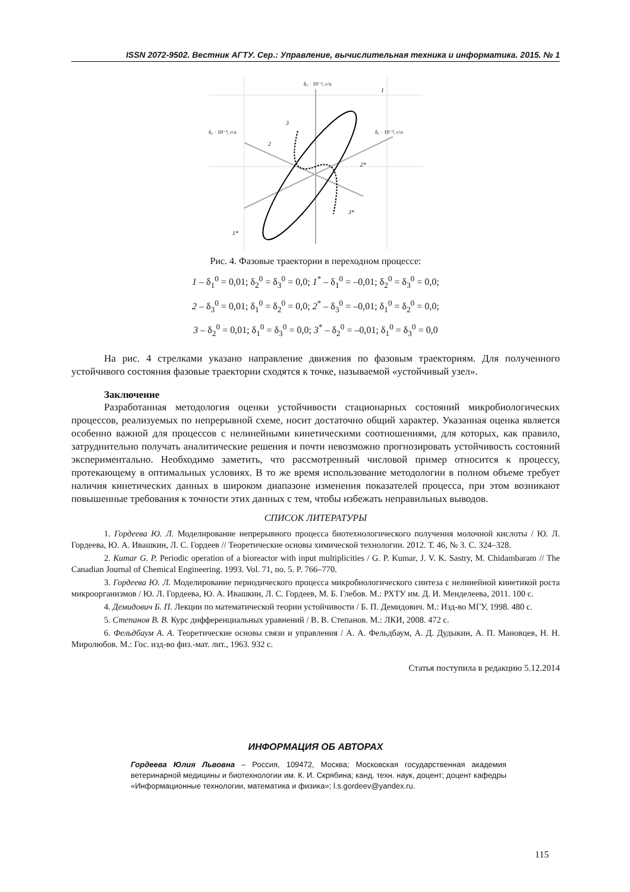ISSN 2072-9502. Вестник АГТУ. Сер.: Управление, вычислительная техника и информатика. 2015. № 1
δ₃ · 10⁻³, г/л
δ₂ · 10⁻³, г/л
δ₁ · 10⁻³, г/л
1
1*
3
3*
2
2*
Рис. 4. Фазовые траектории в переходном процессе:
1 – δ<sub>1</sub><sup>0</sup> = 0,01; δ<sub>2</sub><sup>0</sup> = δ<sub>3</sub><sup>0</sup> = 0,0; 1<sup>*</sup> – δ<sub>1</sub><sup>0</sup> = –0,01; δ<sub>2</sub><sup>0</sup> = δ<sub>3</sub><sup>0</sup> = 0,0;
2 – δ<sub>3</sub><sup>0</sup> = 0,01; δ<sub>1</sub><sup>0</sup> = δ<sub>2</sub><sup>0</sup> = 0,0; 2<sup>*</sup> – δ<sub>3</sub><sup>0</sup> = –0,01; δ<sub>1</sub><sup>0</sup> = δ<sub>2</sub><sup>0</sup> = 0,0;
3 – δ<sub>2</sub><sup>0</sup> = 0,01; δ<sub>1</sub><sup>0</sup> = δ<sub>3</sub><sup>0</sup> = 0,0; 3<sup>*</sup> – δ<sub>2</sub><sup>0</sup> = –0,01; δ<sub>1</sub><sup>0</sup> = δ<sub>3</sub><sup>0</sup> = 0,0
На рис. 4 стрелками указано направление движения по фазовым траекториям. Для полученного устойчивого состояния фазовые траектории сходятся к точке, называемой «устойчивый узел».
Заключение
Разработанная методология оценки устойчивости стационарных состояний микробиологических процессов, реализуемых по непрерывной схеме, носит достаточно общий характер. Указанная оценка является особенно важной для процессов с нелинейными кинетическими соотношениями, для которых, как правило, затруднительно получать аналитические решения и почти невозможно прогнозировать устойчивость состояний экспериментально. Необходимо заметить, что рассмотренный числовой пример относится к процессу, протекающему в оптимальных условиях. В то же время использование методологии в полном объеме требует наличия кинетических данных в широком диапазоне изменения показателей процесса, при этом возникают повышенные требования к точности этих данных с тем, чтобы избежать неправильных выводов.
СПИСОК ЛИТЕРАТУРЫ
1. Гордеева Ю. Л. Моделирование непрерывного процесса биотехнологического получения молочной кислоты / Ю. Л. Гордеева, Ю. А. Ивашкин, Л. С. Гордеев // Теоретические основы химической технологии. 2012. Т. 46, № 3. С. 324–328.
2. Kumar G. P. Periodic operation of a bioreactor with input multiplicities / G. P. Kumar, J. V. K. Sastry, M. Chidambaram // The Canadian Journal of Chemical Engineering. 1993. Vol. 71, no. 5. P. 766–770.
3. Гордеева Ю. Л. Моделирование периодического процесса микробиологического синтеза с нелинейной кинетикой роста микроорганизмов / Ю. Л. Гордеева, Ю. А. Ивашкин, Л. С. Гордеев, М. Б. Глебов. М.: РХТУ им. Д. И. Менделеева, 2011. 100 с.
4. Демидович Б. П. Лекции по математической теории устойчивости / Б. П. Демидович. М.: Изд-во МГУ, 1998. 480 с.
5. Степанов В. В. Курс дифференциальных уравнений / В. В. Степанов. М.: ЛКИ, 2008. 472 с.
6. Фельдбаум А. А. Теоретические основы связи и управления / А. А. Фельдбаум, А. Д. Дудыкин, А. П. Мановцев, Н. Н. Миролюбов. М.: Гос. изд-во физ.-мат. лит., 1963. 932 с.
Статья поступила в редакцию 5.12.2014
ИНФОРМАЦИЯ ОБ АВТОРАХ
Гордеева Юлия Львовна – Россия, 109472, Москва; Московская государственная академия ветеринарной медицины и биотехнологии им. К. И. Скрябина; канд. техн. наук, доцент; доцент кафедры «Информационные технологии, математика и физика»; l.s.gordeev@yandex.ru.
115